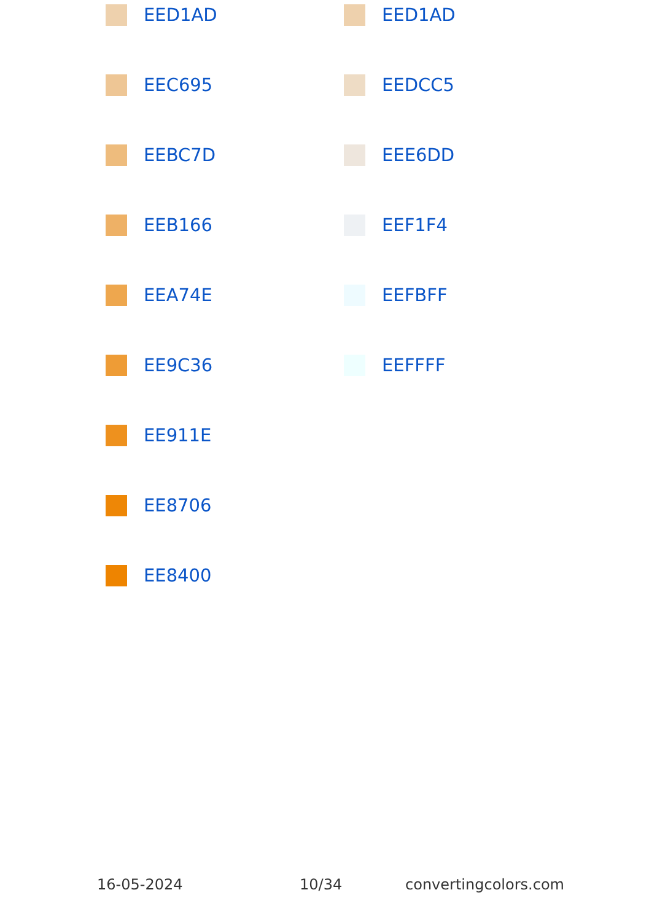EED1AD
EEC695
EEBC7D
EEB166
EEA74E
EE9C36
EE911E
EE8706
EE8400
EED1AD
EEDCC5
EEE6DD
EEF1F4
EEFBFF
EEFFFF
16-05-2024 10/34 convertingcolors.com